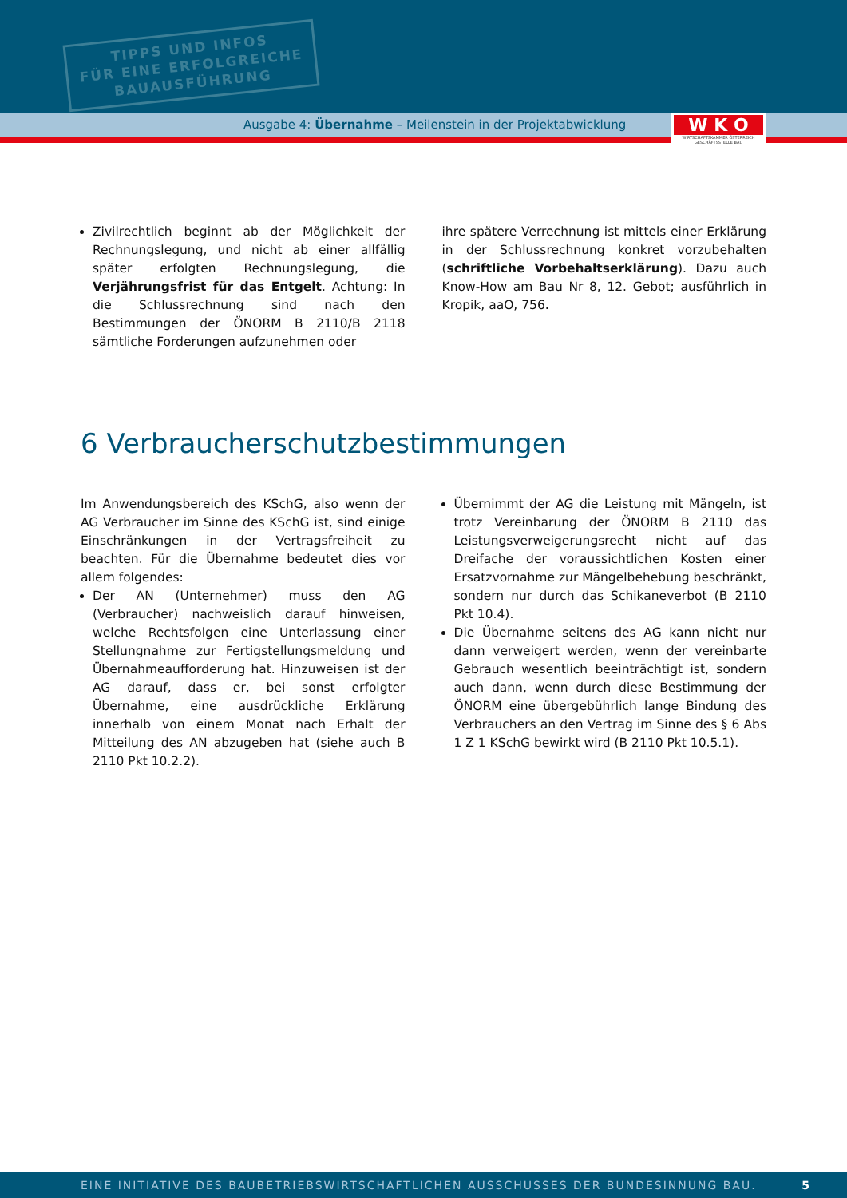TIPPS UND INFOS
FÜR EINE ERFOLGREICHE
BAUAUSFÜHRUNG
Ausgabe 4: Übernahme – Meilenstein in der Projektabwicklung
W K O
WIRTSCHAFTSKAMMER ÖSTERREICH
GESCHÄFTSSTELLE BAU
Zivilrechtlich beginnt ab der Möglichkeit der Rechnungslegung, und nicht ab einer allfällig später erfolgten Rechnungslegung, die Verjährungsfrist für das Entgelt. Achtung: In die Schlussrechnung sind nach den Bestimmungen der ÖNORM B 2110/B 2118 sämtliche Forderungen aufzunehmen oder
ihre spätere Verrechnung ist mittels einer Erklärung in der Schlussrechnung konkret vorzubehalten (schriftliche Vorbehaltserklärung). Dazu auch Know-How am Bau Nr 8, 12. Gebot; ausführlich in Kropik, aaO, 756.
6 Verbraucherschutzbestimmungen
Im Anwendungsbereich des KSchG, also wenn der AG Verbraucher im Sinne des KSchG ist, sind einige Einschränkungen in der Vertragsfreiheit zu beachten. Für die Übernahme bedeutet dies vor allem folgendes:
Der AN (Unternehmer) muss den AG (Verbraucher) nachweislich darauf hinweisen, welche Rechtsfolgen eine Unterlassung einer Stellungnahme zur Fertigstellungsmeldung und Übernahmeaufforderung hat. Hinzuweisen ist der AG darauf, dass er, bei sonst erfolgter Übernahme, eine ausdrückliche Erklärung innerhalb von einem Monat nach Erhalt der Mitteilung des AN abzugeben hat (siehe auch B 2110 Pkt 10.2.2).
Übernimmt der AG die Leistung mit Mängeln, ist trotz Vereinbarung der ÖNORM B 2110 das Leistungsverweigerungsrecht nicht auf das Dreifache der voraussichtlichen Kosten einer Ersatzvornahme zur Mängelbehebung beschränkt, sondern nur durch das Schikaneverbot (B 2110 Pkt 10.4).
Die Übernahme seitens des AG kann nicht nur dann verweigert werden, wenn der vereinbarte Gebrauch wesentlich beeinträchtigt ist, sondern auch dann, wenn durch diese Bestimmung der ÖNORM eine übergebührlich lange Bindung des Verbrauchers an den Vertrag im Sinne des § 6 Abs 1 Z 1 KSchG bewirkt wird (B 2110 Pkt 10.5.1).
EINE INITIATIVE DES BAUBETRIEBSWIRTSCHAFTLICHEN AUSSCHUSSES DER BUNDESINNUNG BAU. 5